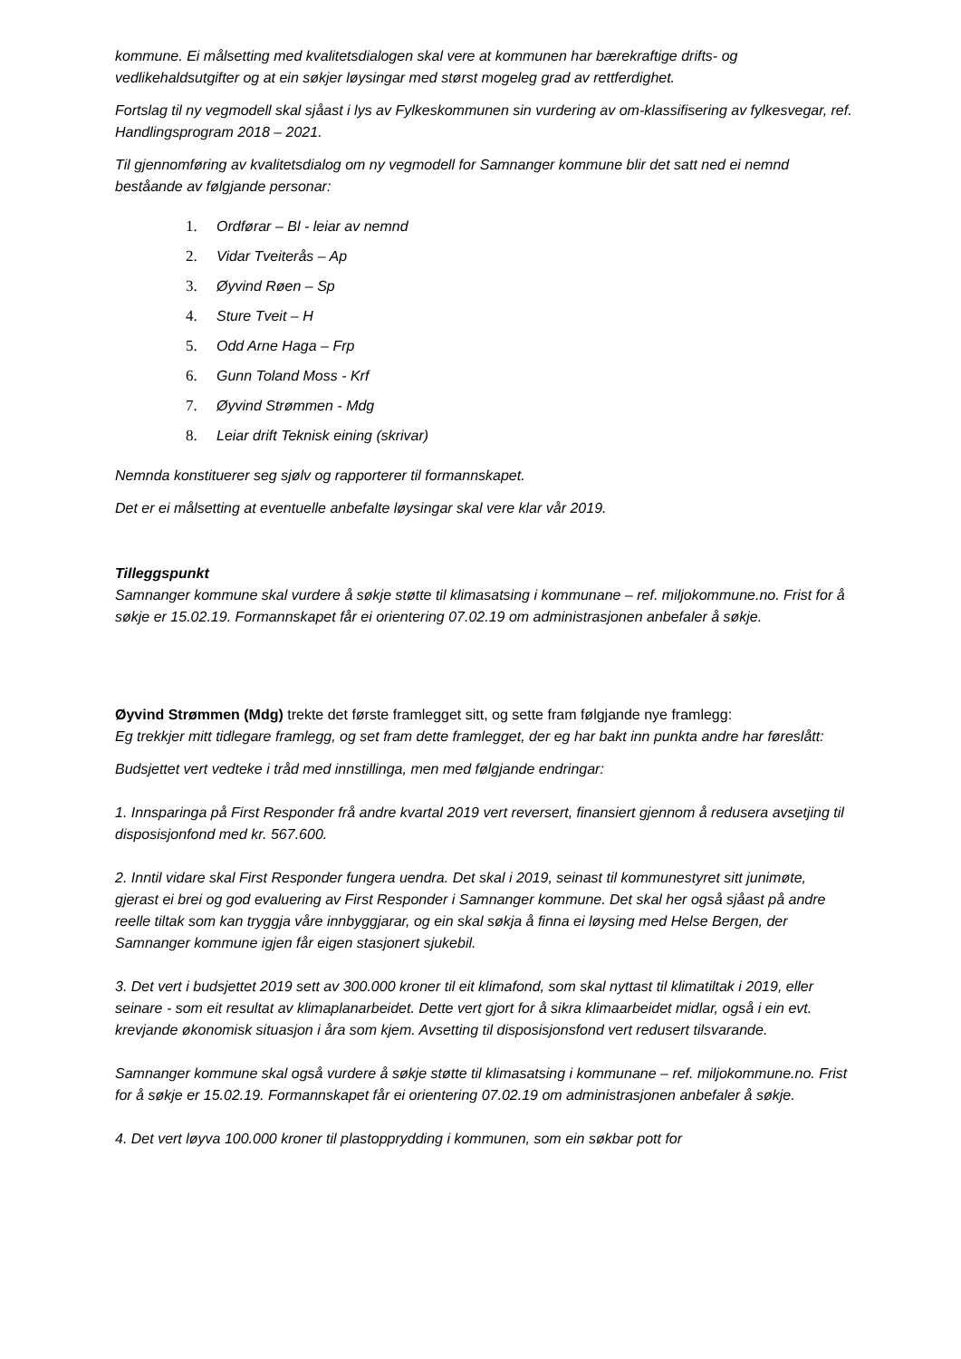kommune. Ei målsetting med kvalitetsdialogen skal vere at kommunen har bærekraftige drifts- og vedlikehaldsutgifter og at ein søkjer løysingar med størst mogeleg grad av rettferdighet.
Fortslag til ny vegmodell skal sjåast i lys av Fylkeskommunen sin vurdering av om-klassifisering av fylkesvegar, ref. Handlingsprogram 2018 – 2021.
Til gjennomføring av kvalitetsdialog om ny vegmodell for Samnanger kommune blir det satt ned ei nemnd beståande av følgjande personar:
1. Ordførar – Bl - leiar av nemnd
2. Vidar Tveiterås – Ap
3. Øyvind Røen – Sp
4. Sture Tveit – H
5. Odd Arne Haga – Frp
6. Gunn Toland Moss - Krf
7. Øyvind Strømmen - Mdg
8. Leiar drift Teknisk eining (skrivar)
Nemnda konstituerer seg sjølv og rapporterer til formannskapet.
Det er ei målsetting at eventuelle anbefalte løysingar skal vere klar vår 2019.
Tilleggspunkt
Samnanger kommune skal vurdere å søkje støtte til klimasatsing i kommunane – ref. miljokommune.no. Frist for å søkje er 15.02.19. Formannskapet får ei orientering 07.02.19 om administrasjonen anbefaler å søkje.
Øyvind Strømmen (Mdg) trekte det første framlegget sitt, og sette fram følgjande nye framlegg:
Eg trekkjer mitt tidlegare framlegg, og set fram dette framlegget, der eg har bakt inn punkta andre har føreslått:
Budsjettet vert vedteke i tråd med innstillinga, men med følgjande endringar:
1. Innsparinga på First Responder frå andre kvartal 2019 vert reversert, finansiert gjennom å redusera avsetjing til disposisjonfond med kr. 567.600.
2. Inntil vidare skal First Responder fungera uendra. Det skal i 2019, seinast til kommunestyret sitt junimøte, gjerast ei brei og god evaluering av First Responder i Samnanger kommune. Det skal her også sjåast på andre reelle tiltak som kan tryggja våre innbyggjarar, og ein skal søkja å finna ei løysing med Helse Bergen, der Samnanger kommune igjen får eigen stasjonert sjukebil.
3. Det vert i budsjettet 2019 sett av 300.000 kroner til eit klimafond, som skal nyttast til klimatiltak i 2019, eller seinare - som eit resultat av klimaplanarbeidet. Dette vert gjort for å sikra klimaarbeidet midlar, også i ein evt. krevjande økonomisk situasjon i åra som kjem. Avsetting til disposisjonsfond vert redusert tilsvarande.
Samnanger kommune skal også vurdere å søkje støtte til klimasatsing i kommunane – ref. miljokommune.no. Frist for å søkje er 15.02.19. Formannskapet får ei orientering 07.02.19 om administrasjonen anbefaler å søkje.
4. Det vert løyva 100.000 kroner til plastopprydding i kommunen, som ein søkbar pott for